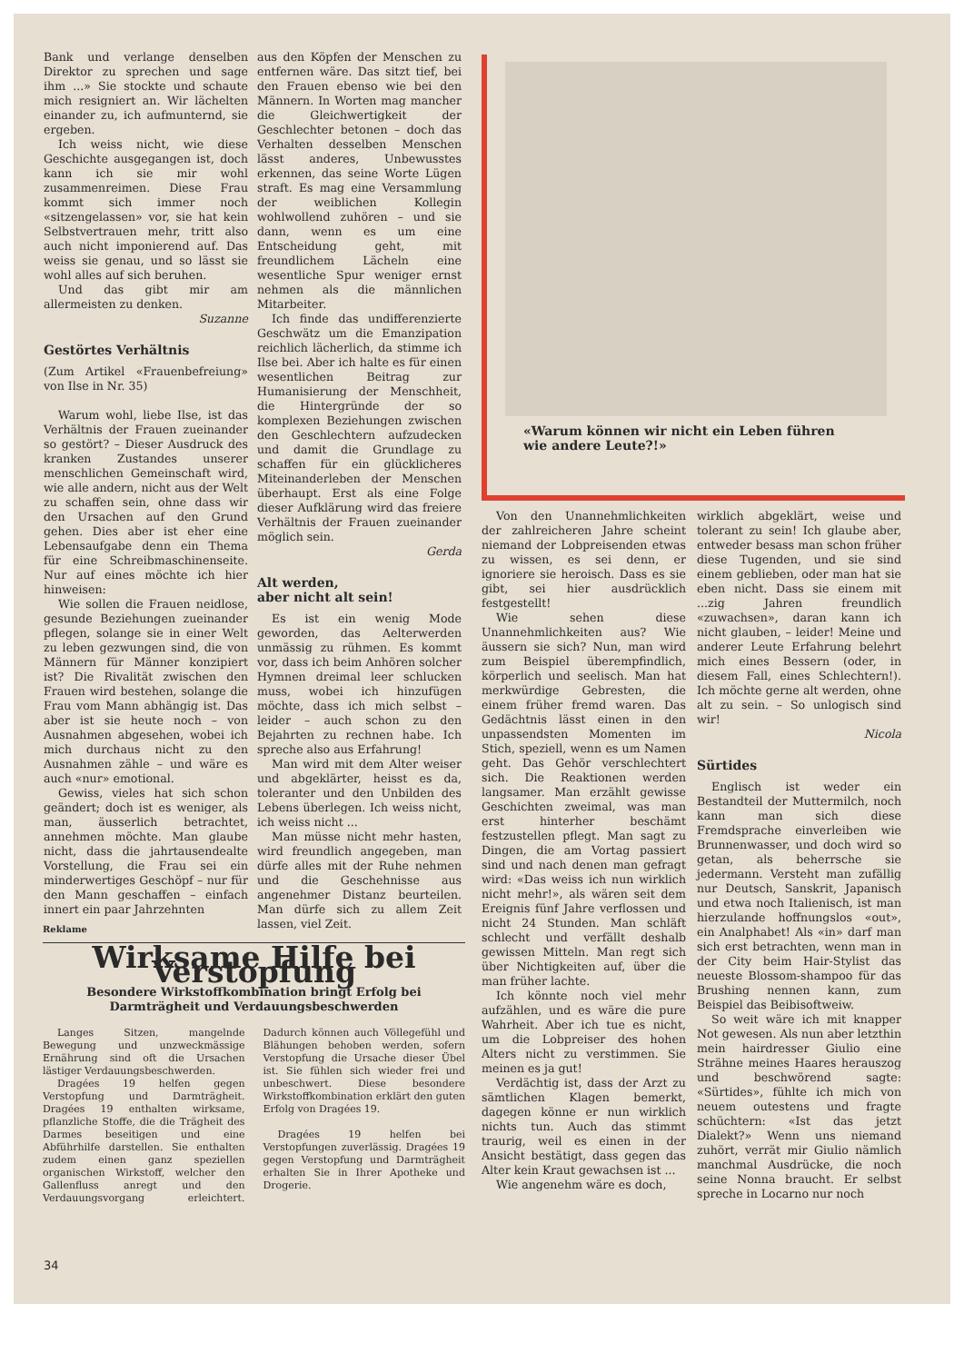Bank und verlange denselben Direktor zu sprechen und sage ihm ...» Sie stockte und schaute mich resigniert an. Wir lächelten einander zu, ich aufmunternd, sie ergeben.
Ich weiss nicht, wie diese Geschichte ausgegangen ist, doch kann ich sie mir wohl zusammenreimen. Diese Frau kommt sich immer noch «sitzengelassen» vor, sie hat kein Selbstvertrauen mehr, tritt also auch nicht imponierend auf. Das weiss sie genau, und so lässt sie wohl alles auf sich beruhen.
Und das gibt mir am allermeisten zu denken.
Suzanne
Gestörtes Verhältnis
(Zum Artikel «Frauenbefreiung» von Ilse in Nr. 35)
Warum wohl, liebe Ilse, ist das Verhältnis der Frauen zueinander so gestört? – Dieser Ausdruck des kranken Zustandes unserer menschlichen Gemeinschaft wird, wie alle andern, nicht aus der Welt zu schaffen sein, ohne dass wir den Ursachen auf den Grund gehen. Dies aber ist eher eine Lebensaufgabe denn ein Thema für eine Schreibmaschinenseite. Nur auf eines möchte ich hier hinweisen:
Wie sollen die Frauen neidlose, gesunde Beziehungen zueinander pflegen, solange sie in einer Welt zu leben gezwungen sind, die von Männern für Männer konzipiert ist? Die Rivalität zwischen den Frauen wird bestehen, solange die Frau vom Mann abhängig ist. Das aber ist sie heute noch – von Ausnahmen abgesehen, wobei ich mich durchaus nicht zu den Ausnahmen zähle – und wäre es auch «nur» emotional.
Gewiss, vieles hat sich schon geändert; doch ist es weniger, als man, äusserlich betrachtet, annehmen möchte. Man glaube nicht, dass die jahrtausendealte Vorstellung, die Frau sei ein minderwertiges Geschöpf – nur für den Mann geschaffen – einfach innert ein paar Jahrzehnten
aus den Köpfen der Menschen zu entfernen wäre. Das sitzt tief, bei den Frauen ebenso wie bei den Männern. In Worten mag mancher die Gleichwertigkeit der Geschlechter betonen – doch das Verhalten desselben Menschen lässt anderes, Unbewusstes erkennen, das seine Worte Lügen straft. Es mag eine Versammlung der weiblichen Kollegin wohlwollend zuhören – und sie dann, wenn es um eine Entscheidung geht, mit freundlichem Lächeln eine wesentliche Spur weniger ernst nehmen als die männlichen Mitarbeiter.
Ich finde das undifferenzierte Geschwätz um die Emanzipation reichlich lächerlich, da stimme ich Ilse bei. Aber ich halte es für einen wesentlichen Beitrag zur Humanisierung der Menschheit, die Hintergründe der so komplexen Beziehungen zwischen den Geschlechtern aufzudecken und damit die Grundlage zu schaffen für ein glücklicheres Miteinanderleben der Menschen überhaupt. Erst als eine Folge dieser Aufklärung wird das freiere Verhältnis der Frauen zueinander möglich sein.
Gerda
Alt werden,
aber nicht alt sein!
Es ist ein wenig Mode geworden, das Aelterwerden unmässig zu rühmen. Es kommt vor, dass ich beim Anhören solcher Hymnen dreimal leer schlucken muss, wobei ich hinzufügen möchte, dass ich mich selbst – leider – auch schon zu den Bejahrten zu rechnen habe. Ich spreche also aus Erfahrung!
Man wird mit dem Alter weiser und abgeklärter, heisst es da, toleranter und den Unbilden des Lebens überlegen. Ich weiss nicht, ich weiss nicht ...
Man müsse nicht mehr hasten, wird freundlich angegeben, man dürfe alles mit der Ruhe nehmen und die Geschehnisse aus angenehmer Distanz beurteilen. Man dürfe sich zu allem Zeit lassen, viel Zeit.
«Warum können wir nicht ein Leben führen
wie andere Leute?!»
Von den Unannehmlichkeiten der zahlreicheren Jahre scheint niemand der Lobpreisenden etwas zu wissen, es sei denn, er ignoriere sie heroisch. Dass es sie gibt, sei hier ausdrücklich festgestellt!
Wie sehen diese Unannehmlichkeiten aus? Wie äussern sie sich? Nun, man wird zum Beispiel überempfindlich, körperlich und seelisch. Man hat merkwürdige Gebresten, die einem früher fremd waren. Das Gedächtnis lässt einen in den unpassendsten Momenten im Stich, speziell, wenn es um Namen geht. Das Gehör verschlechtert sich. Die Reaktionen werden langsamer. Man erzählt gewisse Geschichten zweimal, was man erst hinterher beschämt festzustellen pflegt. Man sagt zu Dingen, die am Vortag passiert sind und nach denen man gefragt wird: «Das weiss ich nun wirklich nicht mehr!», als wären seit dem Ereignis fünf Jahre verflossen und nicht 24 Stunden. Man schläft schlecht und verfällt deshalb gewissen Mitteln. Man regt sich über Nichtigkeiten auf, über die man früher lachte.
Ich könnte noch viel mehr aufzählen, und es wäre die pure Wahrheit. Aber ich tue es nicht, um die Lobpreiser des hohen Alters nicht zu verstimmen. Sie meinen es ja gut!
Verdächtig ist, dass der Arzt zu sämtlichen Klagen bemerkt, dagegen könne er nun wirklich nichts tun. Auch das stimmt traurig, weil es einen in der Ansicht bestätigt, dass gegen das Alter kein Kraut gewachsen ist ...
Wie angenehm wäre es doch,
wirklich abgeklärt, weise und tolerant zu sein! Ich glaube aber, entweder besass man schon früher diese Tugenden, und sie sind einem geblieben, oder man hat sie eben nicht. Dass sie einem mit ...zig Jahren freundlich «zuwachsen», daran kann ich nicht glauben, – leider! Meine und anderer Leute Erfahrung belehrt mich eines Bessern (oder, in diesem Fall, eines Schlechtern!). Ich möchte gerne alt werden, ohne alt zu sein. – So unlogisch sind wir!
Nicola
Sürtides
Englisch ist weder ein Bestandteil der Muttermilch, noch kann man sich diese Fremdsprache einverleiben wie Brunnenwasser, und doch wird so getan, als beherrsche sie jedermann. Versteht man zufällig nur Deutsch, Sanskrit, Japanisch und etwa noch Italienisch, ist man hierzulande hoffnungslos «out», ein Analphabet! Als «in» darf man sich erst betrachten, wenn man in der City beim Hair-Stylist das neueste Blossom-shampoo für das Brushing nennen kann, zum Beispiel das Beibisoftweiw.
So weit wäre ich mit knapper Not gewesen. Als nun aber letzthin mein hairdresser Giulio eine Strähne meines Haares herauszog und beschwörend sagte: «Sürtides», fühlte ich mich von neuem outestens und fragte schüchtern: «Ist das jetzt Dialekt?» Wenn uns niemand zuhört, verrät mir Giulio nämlich manchmal Ausdrücke, die noch seine Nonna braucht. Er selbst spreche in Locarno nur noch
Reklame
Wirksame Hilfe bei Verstopfung
Besondere Wirkstoffkombination bringt Erfolg bei Darmträgheit und Verdauungsbeschwerden
Langes Sitzen, mangelnde Bewegung und unzweckmässige Ernährung sind oft die Ursachen lästiger Verdauungsbeschwerden.
Dragées 19 helfen gegen Verstopfung und Darmträgheit. Dragées 19 enthalten wirksame, pflanzliche Stoffe, die die Trägheit des Darmes beseitigen und eine Abführhilfe darstellen. Sie enthalten zudem einen ganz speziellen organischen Wirkstoff, welcher den Gallenfluss anregt und den Verdauungsvorgang erleichtert. Dadurch können auch Völlegefühl und Blähungen behoben werden, sofern Verstopfung die Ursache dieser Übel ist. Sie fühlen sich wieder frei und unbeschwert. Diese besondere Wirkstoffkombination erklärt den guten Erfolg von Dragées 19.
Dragées 19 helfen bei Verstopfungen zuverlässig. Dragées 19 gegen Verstopfung und Darmträgheit erhalten Sie in Ihrer Apotheke und Drogerie.
34